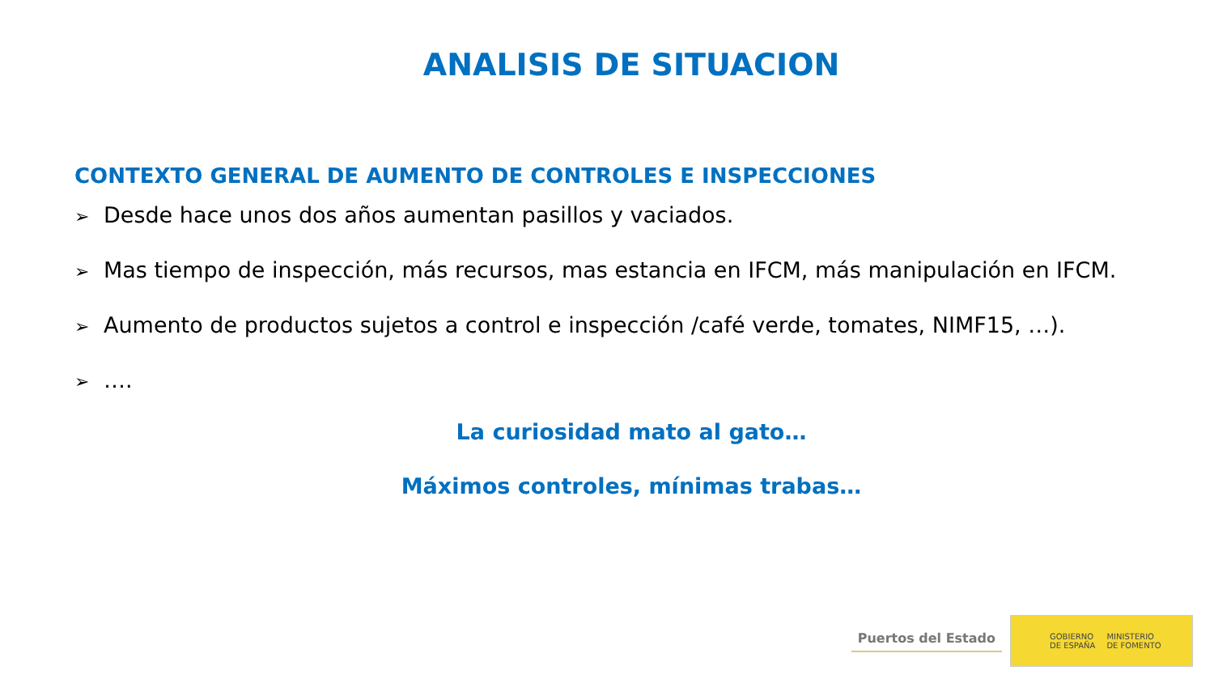ANALISIS DE SITUACION
CONTEXTO GENERAL DE AUMENTO DE CONTROLES E INSPECCIONES
➢ Desde hace unos dos años aumentan pasillos y vaciados.
➢ Mas tiempo de inspección, más recursos, mas estancia en IFCM, más manipulación en IFCM.
➢ Aumento de productos sujetos a control e inspección /café verde, tomates, NIMF15, …).
➢ ….
La curiosidad mato al gato…
Máximos controles, mínimas trabas…
Puertos del Estado
GOBIERNO
DE ESPAÑA
MINISTERIO
DE FOMENTO